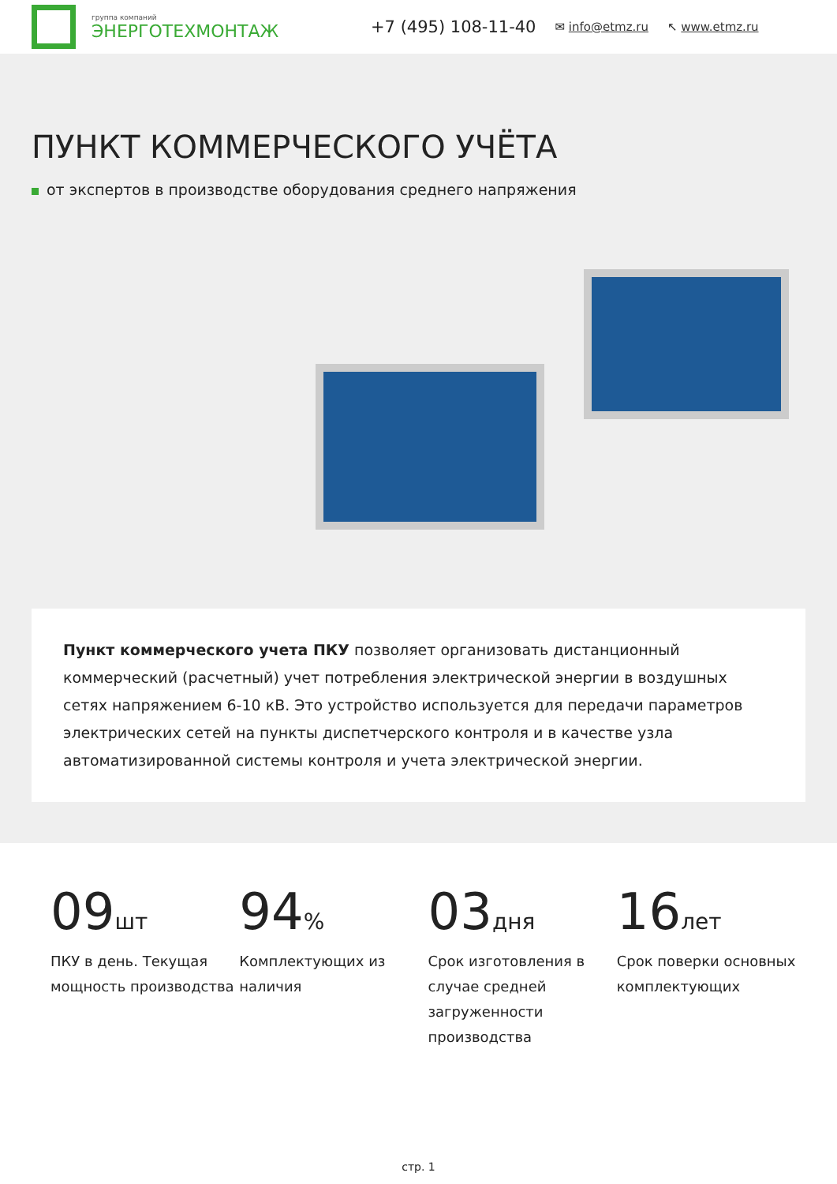группа компаний
ЭНЕРГОТЕХМОНТАЖ
+7 (495) 108-11-40 ✉ info@etmz.ru ↖ www.etmz.ru
ПУНКТ КОММЕРЧЕСКОГО УЧЁТА
от экспертов в производстве оборудования среднего напряжения
Пункт коммерческого учета ПКУ позволяет организовать дистанционный коммерческий (расчетный) учет потребления электрической энергии в воздушных сетях напряжением 6-10 кВ. Это устройство используется для передачи параметров электрических сетей на пункты диспетчерского контроля и в качестве узла автоматизированной системы контроля и учета электрической энергии.
09шт
ПКУ в день. Текущая мощность производства
94%
Комплектующих из наличия
03дня
Срок изготовления в случае средней загруженности производства
16лет
Срок поверки основных комплектующих
стр. 1